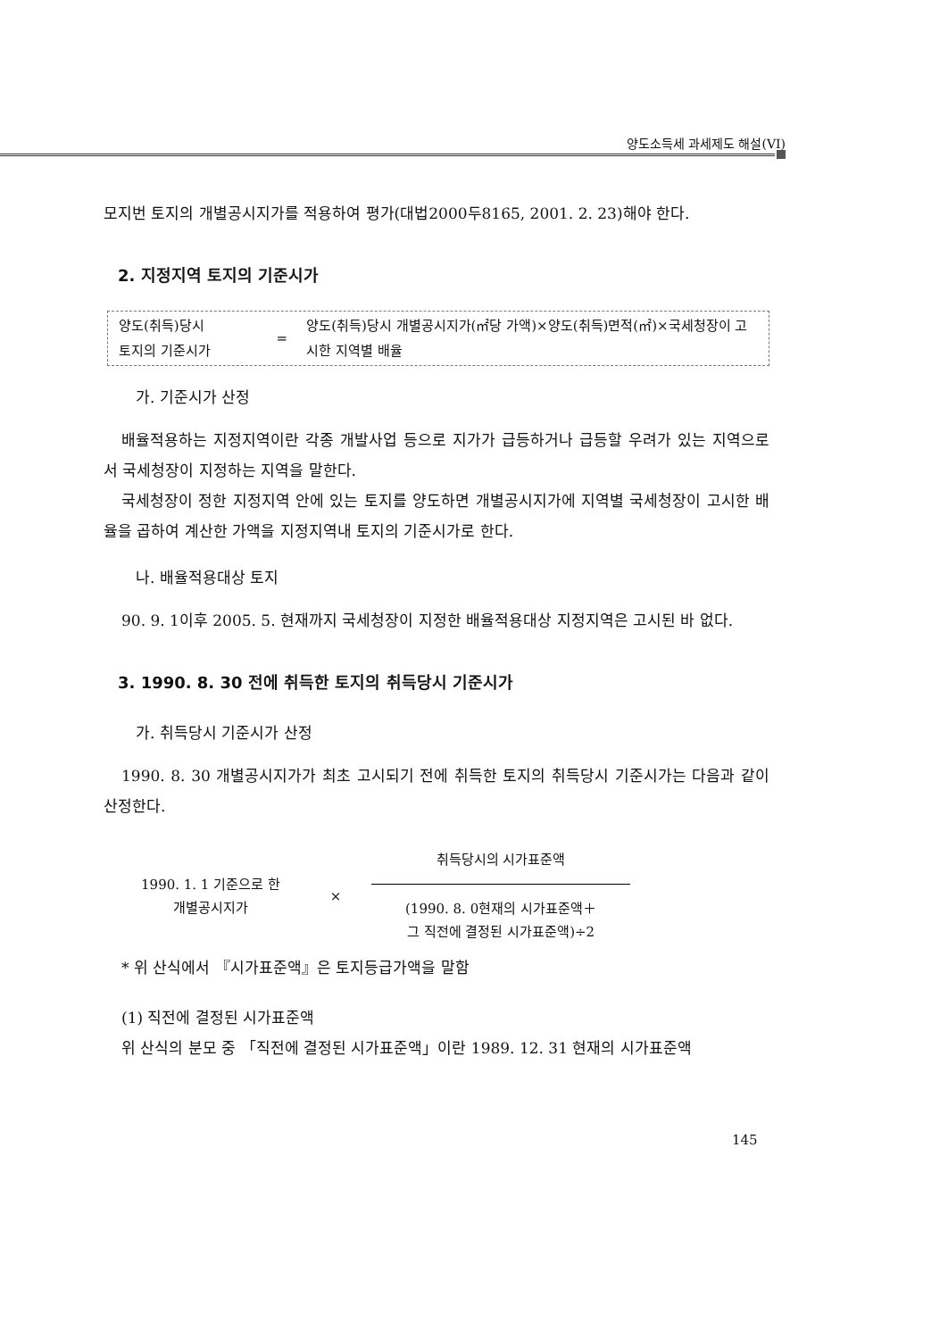양도소득세 과세제도 해설(VI)
모지번 토지의 개별공시지가를 적용하여 평가(대법2000두8165, 2001. 2. 23)해야 한다.
2. 지정지역 토지의 기준시가
양도(취득)당시
토지의 기준시가
= 양도(취득)당시 개별공시지가(㎡당 가액)×양도(취득)면적(㎡)×국세청장이 고시한 지역별 배율
가. 기준시가 산정
배율적용하는 지정지역이란 각종 개발사업 등으로 지가가 급등하거나 급등할 우려가 있는 지역으로서 국세청장이 지정하는 지역을 말한다.
국세청장이 정한 지정지역 안에 있는 토지를 양도하면 개별공시지가에 지역별 국세청장이 고시한 배율을 곱하여 계산한 가액을 지정지역내 토지의 기준시가로 한다.
나. 배율적용대상 토지
90. 9. 1이후 2005. 5. 현재까지 국세청장이 지정한 배율적용대상 지정지역은 고시된 바 없다.
3. 1990. 8. 30 전에 취득한 토지의 취득당시 기준시가
가. 취득당시 기준시가 산정
1990. 8. 30 개별공시지가가 최초 고시되기 전에 취득한 토지의 취득당시 기준시가는 다음과 같이 산정한다.
1990. 1. 1 기준으로 한
개별공시지가
×
취득당시의 시가표준액
(1990. 8. 0현재의 시가표준액＋
그 직전에 결정된 시가표준액)÷2
* 위 산식에서 『시가표준액』은 토지등급가액을 말함
(1) 직전에 결정된 시가표준액
위 산식의 분모 중 「직전에 결정된 시가표준액」이란 1989. 12. 31 현재의 시가표준액
145